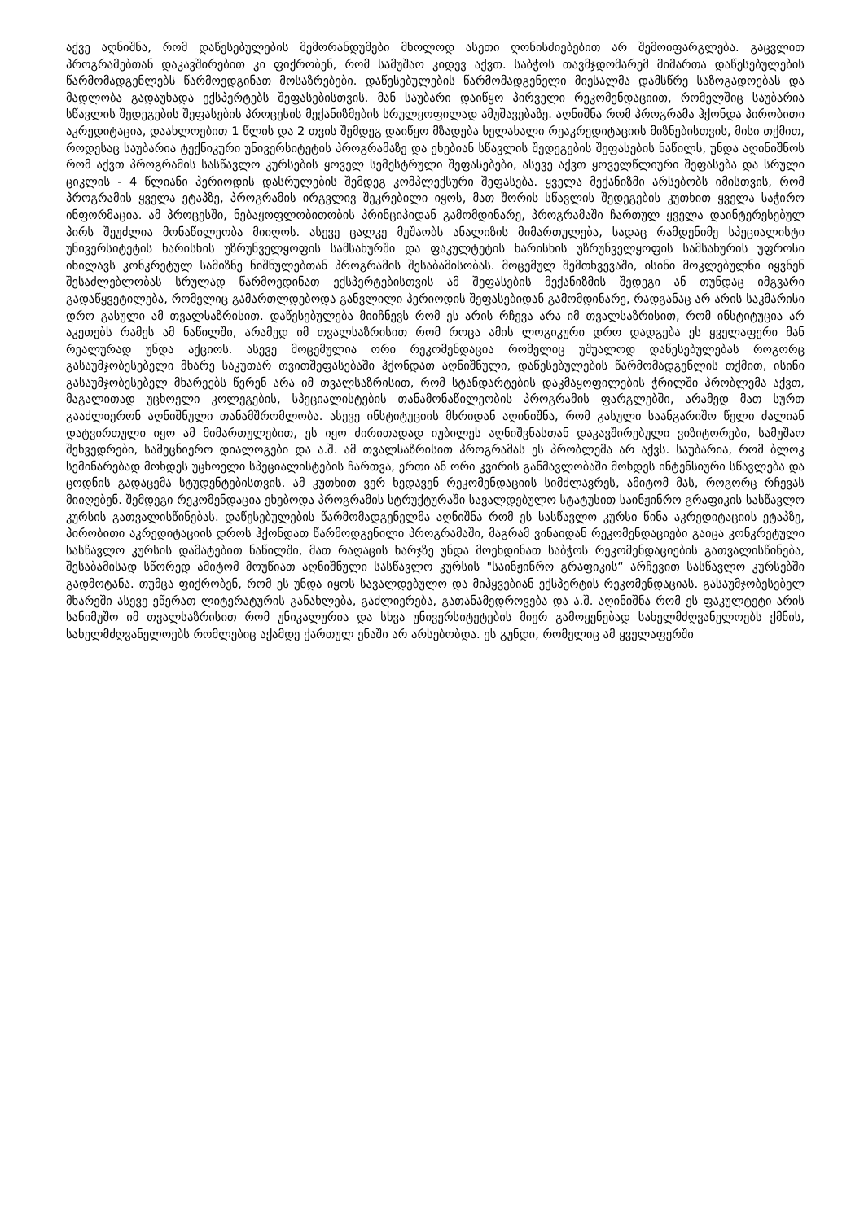აქვე აღნიშნა, რომ დაწესებულების მემორანდუმები მხოლოდ ასეთი ღონისძიებებით არ შემოიფარგლება. გაცვლით პროგრამებთან დაკავშირებით კი ფიქრობენ, რომ სამუშაო კიდევ აქვთ. საბჭოს თავმჯდომარემ მიმართა დაწესებულების წარმომადგენლებს წარმოედგინათ მოსაზრებები. დაწესებულების წარმომადგენელი მიესალმა დამსწრე საზოგადოებას და მადლობა გადაუხადა ექსპერტებს შეფასებისთვის. მან საუბარი დაიწყო პირველი რეკომენდაციით, რომელშიც საუბარია სწავლის შედეგების შეფასების პროცესის მექანიზმების სრულყოფილად ამუშავებაზე. აღნიშნა რომ პროგრამა ჰქონდა პირობითი აკრედიტაცია, დაახლოებით 1 წლის და 2 თვის შემდეგ დაიწყო მზადება ხელახალი რეაკრედიტაციის მიზნებისთვის, მისი თქმით, როდესაც საუბარია ტექნიკური უნივერსიტეტის პროგრამაზე და ეხებიან სწავლის შედეგების შეფასების ნაწილს, უნდა აღინიშნოს რომ აქვთ პროგრამის სასწავლო კურსების ყოველ სემესტრული შეფასებები, ასევე აქვთ ყოველწლიური შეფასება და სრული ციკლის - 4 წლიანი პერიოდის დასრულების შემდეგ კომპლექსური შეფასება. ყველა მექანიზმი არსებობს იმისთვის, რომ პროგრამის ყველა ეტაპზე, პროგრამის ირგვლივ შეკრებილი იყოს, მათ შორის სწავლის შედეგების კუთხით ყველა საჭირო ინფორმაცია. ამ პროცესში, ნებაყოფლობითობის პრინციპიდან გამომდინარე, პროგრამაში ჩართულ ყველა დაინტერესებულ პირს შეუძლია მონაწილეობა მიიღოს. ასევე ცალკე მუშაობს ანალიზის მიმართულება, სადაც რამდენიმე სპეციალისტი უნივერსიტეტის ხარისხის უზრუნველყოფის სამსახურში და ფაკულტეტის ხარისხის უზრუნველყოფის სამსახურის უფროსი იხილავს კონკრეტულ სამიზნე ნიშნულებთან პროგრამის შესაბამისობას. მოცემულ შემთხვევაში, ისინი მოკლებულნი იყვნენ შესაძლებლობას სრულად წარმოედინათ ექსპერტებისთვის ამ შეფასების მექანიზმის შედეგი ან თუნდაც იმგვარი გადაწყვეტილება, რომელიც გამართლდებოდა განვლილი პერიოდის შეფასებიდან გამომდინარე, რადგანაც არ არის საკმარისი დრო გასული ამ თვალსაზრისით. დაწესებულება მიიჩნევს რომ ეს არის რჩევა არა იმ თვალსაზრისით, რომ ინსტიტუცია არ აკეთებს რამეს ამ ნაწილში, არამედ იმ თვალსაზრისით რომ როცა ამის ლოგიკური დრო დადგება ეს ყველაფერი მან რეალურად უნდა აქციოს. ასევე მოცემულია ორი რეკომენდაცია რომელიც უშუალოდ დაწესებულებას როგორც გასაუმჯობესებელი მხარე საკუთარ თვითშეფასებაში ჰქონდათ აღნიშნული, დაწესებულების წარმომადგენლის თქმით, ისინი გასაუმჯობესებელ მხარეებს წერენ არა იმ თვალსაზრისით, რომ სტანდარტების დაკმაყოფილების ჭრილში პრობლემა აქვთ, მაგალითად უცხოელი კოლეგების, სპეციალისტების თანამონაწილეობის პროგრამის ფარგლებში, არამედ მათ სურთ გააძლიერონ აღნიშნული თანამშრომლობა. ასევე ინსტიტუციის მხრიდან აღინიშნა, რომ გასული საანგარიშო წელი ძალიან დატვირთული იყო ამ მიმართულებით, ეს იყო ძირითადად იუბილეს აღნიშვნასთან დაკავშირებული ვიზიტორები, სამუშაო შეხვედრები, სამეცნიერო დიალოგები და ა.შ. ამ თვალსაზრისით პროგრამას ეს პრობლემა არ აქვს. საუბარია, რომ ბლოკ სემინარებად მოხდეს უცხოელი სპეციალისტების ჩართვა, ერთი ან ორი კვირის განმავლობაში მოხდეს ინტენსიური სწავლება და ცოდნის გადაცემა სტუდენტებისთვის. ამ კუთხით ვერ ხედავენ რეკომენდაციის სიმძლავრეს, ამიტომ მას, როგორც რჩევას მიიღებენ. შემდეგი რეკომენდაცია ეხებოდა პროგრამის სტრუქტურაში სავალდებულო სტატუსით საინჟინრო გრაფიკის სასწავლო კურსის გათვალისწინებას. დაწესებულების წარმომადგენელმა აღნიშნა რომ ეს სასწავლო კურსი წინა აკრედიტაციის ეტაპზე, პირობითი აკრედიტაციის დროს ჰქონდათ წარმოდგენილი პროგრამაში, მაგრამ ვინაიდან რეკომენდაციები გაიცა კონკრეტული სასწავლო კურსის დამატებით ნაწილში, მათ რაღაცის ხარჯზე უნდა მოეხდინათ საბჭოს რეკომენდაციების გათვალისწინება, შესაბამისად სწორედ ამიტომ მოუწიათ აღნიშნული სასწავლო კურსის "საინჟინრო გრაფიკის“ არჩევით სასწავლო კურსებში გადმოტანა. თუმცა ფიქრობენ, რომ ეს უნდა იყოს სავალდებულო და მიჰყვებიან ექსპერტის რეკომენდაციას. გასაუმჯობესებელ მხარეში ასევე ეწერათ ლიტერატურის განახლება, გაძლიერება, გათანამედროვება და ა.შ. აღინიშნა რომ ეს ფაკულტეტი არის სანიმუშო იმ თვალსაზრისით რომ უნიკალურია და სხვა უნივერსიტეტების მიერ გამოყენებად სახელმძღვანელოებს ქმნის, სახელმძღვანელოებს რომლებიც აქამდე ქართულ ენაში არ არსებობდა. ეს გუნდი, რომელიც ამ ყველაფერში